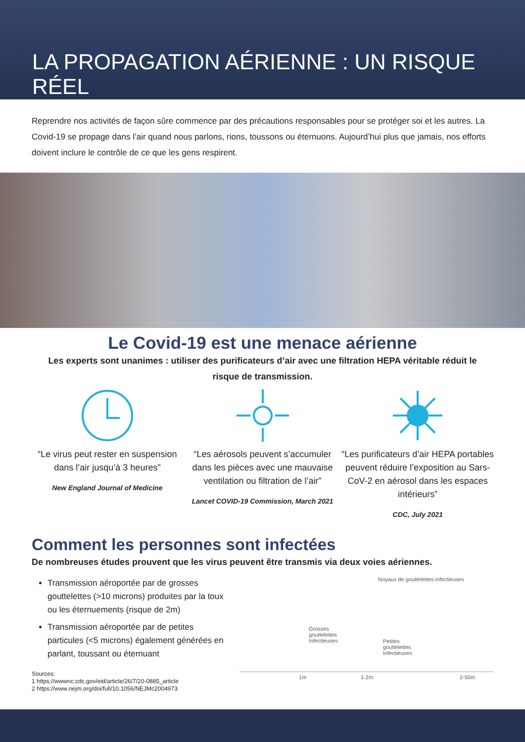LA PROPAGATION AÉRIENNE : UN RISQUE RÉEL
Reprendre nos activités de façon sûre commence par des précautions responsables pour se protéger soi et les autres. La Covid-19 se propage dans l’air quand nous parlons, rions, toussons ou éternuons. Aujourd’hui plus que jamais, nos efforts doivent inclure le contrôle de ce que les gens respirent.
Le Covid-19 est une menace aérienne
Les experts sont unanimes : utiliser des purificateurs d’air avec une filtration HEPA véritable réduit le risque de transmission.
“Le virus peut rester en suspension dans l’air jusqu’à 3 heures”
New England Journal of Medicine
“Les aérosols peuvent s’accumuler dans les pièces avec une mauvaise ventilation ou filtration de l’air”
Lancet COVID-19 Commission, March 2021
“Les purificateurs d’air HEPA portables peuvent réduire l’exposition au Sars-CoV-2 en aérosol dans les espaces intérieurs”
CDC, July 2021
Comment les personnes sont infectées
De nombreuses études prouvent que les virus peuvent être transmis via deux voies aériennes.
Transmission aéroportée par de grosses gouttelettes (>10 microns) produites par la toux ou les éternuements (risque de 2m)
Transmission aéroportée par de petites particules (<5 microns) également générées en parlant, toussant ou éternuant
Sources:
1 https://wwwnc.cdc.gov/eid/article/26/7/20-0885_article
2 https://www.nejm.org/doi/full/10.1056/NEJMc2004973
Noyaux de gouttelettes infectieuses
Grosses
gouttelettes
Infectieuses
Petites
gouttelettes
Infectieuses
1m 1-2m 2-50m